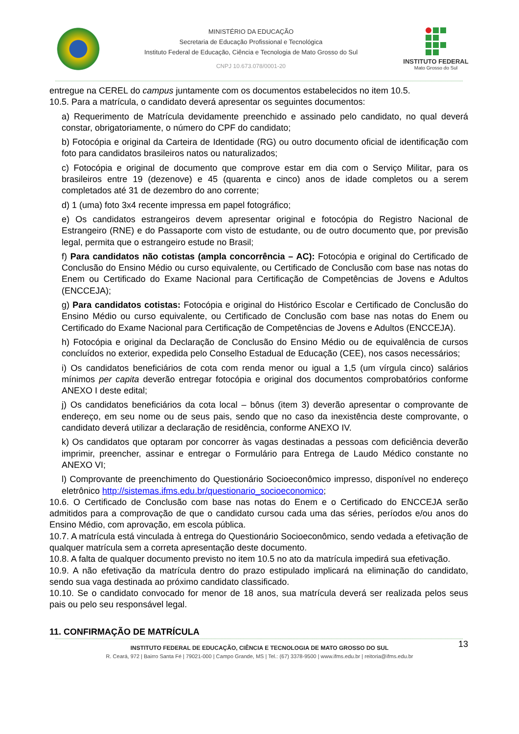MINISTÉRIO DA EDUCAÇÃO
Secretaria de Educação Profissional e Tecnológica
Instituto Federal de Educação, Ciência e Tecnologia de Mato Grosso do Sul
CNPJ 10.673.078/0001-20
INSTITUTO FEDERAL
Mato Grosso do Sul
entregue na CEREL do campus juntamente com os documentos estabelecidos no item 10.5.
10.5. Para a matrícula, o candidato deverá apresentar os seguintes documentos:
a) Requerimento de Matrícula devidamente preenchido e assinado pelo candidato, no qual deverá constar, obrigatoriamente, o número do CPF do candidato;
b) Fotocópia e original da Carteira de Identidade (RG) ou outro documento oficial de identificação com foto para candidatos brasileiros natos ou naturalizados;
c) Fotocópia e original de documento que comprove estar em dia com o Serviço Militar, para os brasileiros entre 19 (dezenove) e 45 (quarenta e cinco) anos de idade completos ou a serem completados até 31 de dezembro do ano corrente;
d) 1 (uma) foto 3x4 recente impressa em papel fotográfico;
e) Os candidatos estrangeiros devem apresentar original e fotocópia do Registro Nacional de Estrangeiro (RNE) e do Passaporte com visto de estudante, ou de outro documento que, por previsão legal, permita que o estrangeiro estude no Brasil;
f) Para candidatos não cotistas (ampla concorrência – AC): Fotocópia e original do Certificado de Conclusão do Ensino Médio ou curso equivalente, ou Certificado de Conclusão com base nas notas do Enem ou Certificado do Exame Nacional para Certificação de Competências de Jovens e Adultos (ENCCEJA);
g) Para candidatos cotistas: Fotocópia e original do Histórico Escolar e Certificado de Conclusão do Ensino Médio ou curso equivalente, ou Certificado de Conclusão com base nas notas do Enem ou Certificado do Exame Nacional para Certificação de Competências de Jovens e Adultos (ENCCEJA).
h) Fotocópia e original da Declaração de Conclusão do Ensino Médio ou de equivalência de cursos concluídos no exterior, expedida pelo Conselho Estadual de Educação (CEE), nos casos necessários;
i) Os candidatos beneficiários de cota com renda menor ou igual a 1,5 (um vírgula cinco) salários mínimos per capita deverão entregar fotocópia e original dos documentos comprobatórios conforme ANEXO I deste edital;
j) Os candidatos beneficiários da cota local – bônus (item 3) deverão apresentar o comprovante de endereço, em seu nome ou de seus pais, sendo que no caso da inexistência deste comprovante, o candidato deverá utilizar a declaração de residência, conforme ANEXO IV.
k) Os candidatos que optaram por concorrer às vagas destinadas a pessoas com deficiência deverão imprimir, preencher, assinar e entregar o Formulário para Entrega de Laudo Médico constante no ANEXO VI;
l) Comprovante de preenchimento do Questionário Socioeconômico impresso, disponível no endereço eletrônico http://sistemas.ifms.edu.br/questionario_socioeconomico;
10.6. O Certificado de Conclusão com base nas notas do Enem e o Certificado do ENCCEJA serão admitidos para a comprovação de que o candidato cursou cada uma das séries, períodos e/ou anos do Ensino Médio, com aprovação, em escola pública.
10.7. A matrícula está vinculada à entrega do Questionário Socioeconômico, sendo vedada a efetivação de qualquer matrícula sem a correta apresentação deste documento.
10.8. A falta de qualquer documento previsto no item 10.5 no ato da matrícula impedirá sua efetivação.
10.9. A não efetivação da matrícula dentro do prazo estipulado implicará na eliminação do candidato, sendo sua vaga destinada ao próximo candidato classificado.
10.10. Se o candidato convocado for menor de 18 anos, sua matrícula deverá ser realizada pelos seus pais ou pelo seu responsável legal.
11. CONFIRMAÇÃO DE MATRÍCULA
13
INSTITUTO FEDERAL DE EDUCAÇÃO, CIÊNCIA E TECNOLOGIA DE MATO GROSSO DO SUL
R. Ceará, 972 | Bairro Santa Fé | 79021-000 | Campo Grande, MS | Tel.: (67) 3378-9500 | www.ifms.edu.br | reitoria@ifms.edu.br